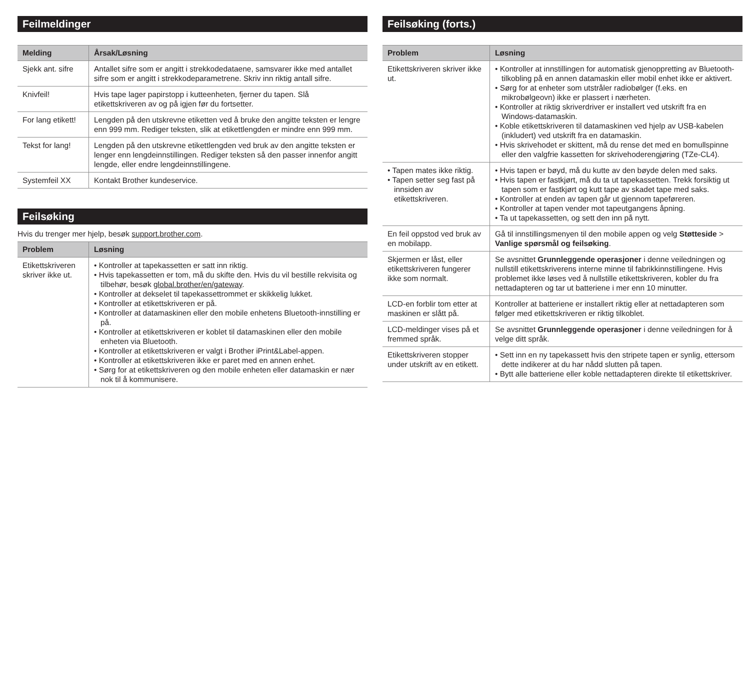Feilmeldinger
| Melding | Årsak/Løsning |
| --- | --- |
| Sjekk ant. sifre | Antallet sifre som er angitt i strekkodedataene, samsvarer ikke med antallet sifre som er angitt i strekkodeparametrene. Skriv inn riktig antall sifre. |
| Knivfeil! | Hvis tape lager papirstopp i kutteenheten, fjerner du tapen. Slå etikettskriveren av og på igjen før du fortsetter. |
| For lang etikett! | Lengden på den utskrevne etiketten ved å bruke den angitte teksten er lengre enn 999 mm. Rediger teksten, slik at etikettlengden er mindre enn 999 mm. |
| Tekst for lang! | Lengden på den utskrevne etikettlengden ved bruk av den angitte teksten er lenger enn lengdeinnstillingen. Rediger teksten så den passer innenfor angitt lengde, eller endre lengdeinnstillingene. |
| Systemfeil XX | Kontakt Brother kundeservice. |
Feilsøking
Hvis du trenger mer hjelp, besøk support.brother.com.
| Problem | Løsning |
| --- | --- |
| Etikettskriveren skriver ikke ut. | • Kontroller at tapekassetten er satt inn riktig. • Hvis tapekassetten er tom, må du skifte den. Hvis du vil bestille rekvisita og tilbehør, besøk global.brother/en/gateway . • Kontroller at dekselet til tapekassettrommet er skikkelig lukket. • Kontroller at etikettskriveren er på. • Kontroller at datamaskinen eller den mobile enhetens Bluetooth-innstilling er på. • Kontroller at etikettskriveren er koblet til datamaskinen eller den mobile enheten via Bluetooth. • Kontroller at etikettskriveren er valgt i Brother iPrint&Label-appen. • Kontroller at etikettskriveren ikke er paret med en annen enhet. • Sørg for at etikettskriveren og den mobile enheten eller datamaskin er nær nok til å kommunisere. |
Feilsøking (forts.)
| Problem | Løsning |
| --- | --- |
| Etikettskriveren skriver ikke ut. | • Kontroller at innstillingen for automatisk gjenoppretting av Bluetooth-tilkobling på en annen datamaskin eller mobil enhet ikke er aktivert. • Sørg for at enheter som utstråler radiobølger (f.eks. en mikrobølgeovn) ikke er plassert i nærheten. • Kontroller at riktig skriverdriver er installert ved utskrift fra en Windows-datamaskin. • Koble etikettskriveren til datamaskinen ved hjelp av USB-kabelen (inkludert) ved utskrift fra en datamaskin. • Hvis skrivehodet er skittent, må du rense det med en bomullspinne eller den valgfrie kassetten for skrivehoderengjøring (TZe-CL4). |
| • Tapen mates ikke riktig. • Tapen setter seg fast på innsiden av etikettskriveren. | • Hvis tapen er bøyd, må du kutte av den bøyde delen med saks. • Hvis tapen er fastkjørt, må du ta ut tapekassetten. Trekk forsiktig ut tapen som er fastkjørt og kutt tape av skadet tape med saks. • Kontroller at enden av tapen går ut gjennom tapeføreren. • Kontroller at tapen vender mot tapeutgangens åpning. • Ta ut tapekassetten, og sett den inn på nytt. |
| En feil oppstod ved bruk av en mobilapp. | Gå til innstillingsmenyen til den mobile appen og velg Støtteside > Vanlige spørsmål og feilsøking . |
| Skjermen er låst, eller etikettskriveren fungerer ikke som normalt. | Se avsnittet Grunnleggende operasjoner i denne veiledningen og nullstill etikettskriverens interne minne til fabrikkinnstillingene. Hvis problemet ikke løses ved å nullstille etikettskriveren, kobler du fra nettadapteren og tar ut batteriene i mer enn 10 minutter. |
| LCD-en forblir tom etter at maskinen er slått på. | Kontroller at batteriene er installert riktig eller at nettadapteren som følger med etikettskriveren er riktig tilkoblet. |
| LCD-meldinger vises på et fremmed språk. | Se avsnittet Grunnleggende operasjoner i denne veiledningen for å velge ditt språk. |
| Etikettskriveren stopper under utskrift av en etikett. | • Sett inn en ny tapekassett hvis den stripete tapen er synlig, ettersom dette indikerer at du har nådd slutten på tapen. • Bytt alle batteriene eller koble nettadapteren direkte til etikettskriver. |